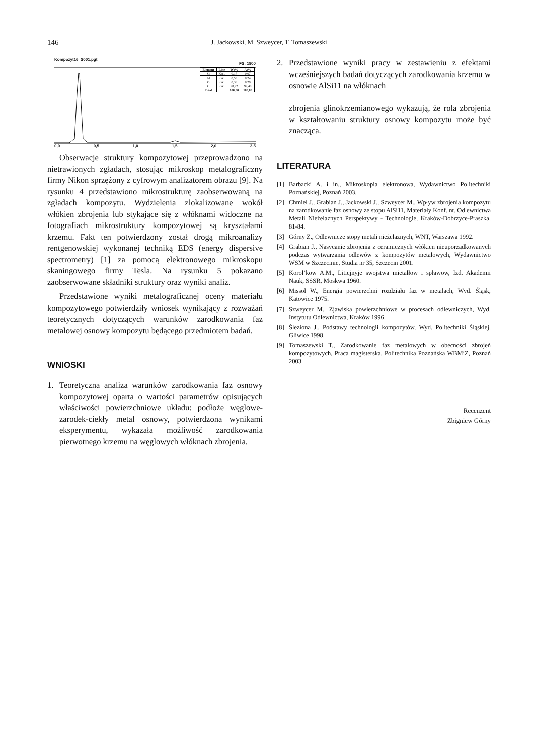146
J. Jackowski, M. Szweycer, T. Tomaszewski
Kompozyt16_S001.pgt
FS: 1800
| Element | Line | Wt% | At% |
| --- | --- | --- | --- |
| Si | KA1 | 0,17 | 0,07 |
| Al | KA1 | 0,53 | 0,24 |
| O | KA1 | 0,38 | 0,29 |
| C | KA1 | 98,92 | 99,40 |
| Total | | 100,00 | 100,00 |
0,0 0,5 1,0 1,5 2,0 2,5
Obserwacje struktury kompozytowej przeprowadzono na nietrawionych zgładach, stosując mikroskop metalograficzny firmy Nikon sprzężony z cyfrowym analizatorem obrazu [9]. Na rysunku 4 przedstawiono mikrostrukturę zaobserwowaną na zgładach kompozytu. Wydzielenia zlokalizowane wokół włókien zbrojenia lub stykające się z włóknami widoczne na fotografiach mikrostruktury kompozytowej są kryształami krzemu. Fakt ten potwierdzony został drogą mikroanalizy rentgenowskiej wykonanej techniką EDS (energy dispersive spectrometry) [1] za pomocą elektronowego mikroskopu skaningowego firmy Tesla. Na rysunku 5 pokazano zaobserwowane składniki struktury oraz wyniki analiz.
Przedstawione wyniki metalograficznej oceny materiału kompozytowego potwierdziły wniosek wynikający z rozważań teoretycznych dotyczących warunków zarodkowania faz metalowej osnowy kompozytu będącego przedmiotem badań.
WNIOSKI
1. Teoretyczna analiza warunków zarodkowania faz osnowy kompozytowej oparta o wartości parametrów opisujących właściwości powierzchniowe układu: podłoże węglowe-zarodek-ciekły metal osnowy, potwierdzona wynikami eksperymentu, wykazała możliwość zarodkowania pierwotnego krzemu na węglowych włóknach zbrojenia.
2. Przedstawione wyniki pracy w zestawieniu z efektami wcześniejszych badań dotyczących zarodkowania krzemu w osnowie AlSi11 na włóknach
zbrojenia glinokrzemianowego wykazują, że rola zbrojenia w kształtowaniu struktury osnowy kompozytu może być znacząca.
LITERATURA
[1] Barbacki A. i in., Mikroskopia elektronowa, Wydawnictwo Politechniki Poznańskiej, Poznań 2003.
[2] Chmiel J., Grabian J., Jackowski J., Szweycer M., Wpływ zbrojenia kompozytu na zarodkowanie faz osnowy ze stopu AlSi11, Materiały Konf. nt. Odlewnictwa Metali Nieżelaznych Perspektywy - Technologie, Kraków-Dobrzyce-Praszka, 81-84.
[3] Górny Z., Odlewnicze stopy metali nieżelaznych, WNT, Warszawa 1992.
[4] Grabian J., Nasycanie zbrojenia z ceramicznych włókien nieuporządkowanych podczas wytwarzania odlewów z kompozytów metalowych, Wydawnictwo WSM w Szczecinie, Studia nr 35, Szczecin 2001.
[5] Korol’kow A.M., Litiejnyje swojstwa mietałłow i spławow, Izd. Akademii Nauk, SSSR, Moskwa 1960.
[6] Missol W., Energia powierzchni rozdziału faz w metalach, Wyd. Śląsk, Katowice 1975.
[7] Szweycer M., Zjawiska powierzchniowe w procesach odlewniczych, Wyd. Instytutu Odlewnictwa, Kraków 1996.
[8] Śleziona J., Podstawy technologii kompozytów, Wyd. Politechniki Śląskiej, Gliwice 1998.
[9] Tomaszewski T., Zarodkowanie faz metalowych w obecności zbrojeń kompozytowych, Praca magisterska, Politechnika Poznańska WBMiZ, Poznań 2003.
Recenzent
Zbigniew Górny